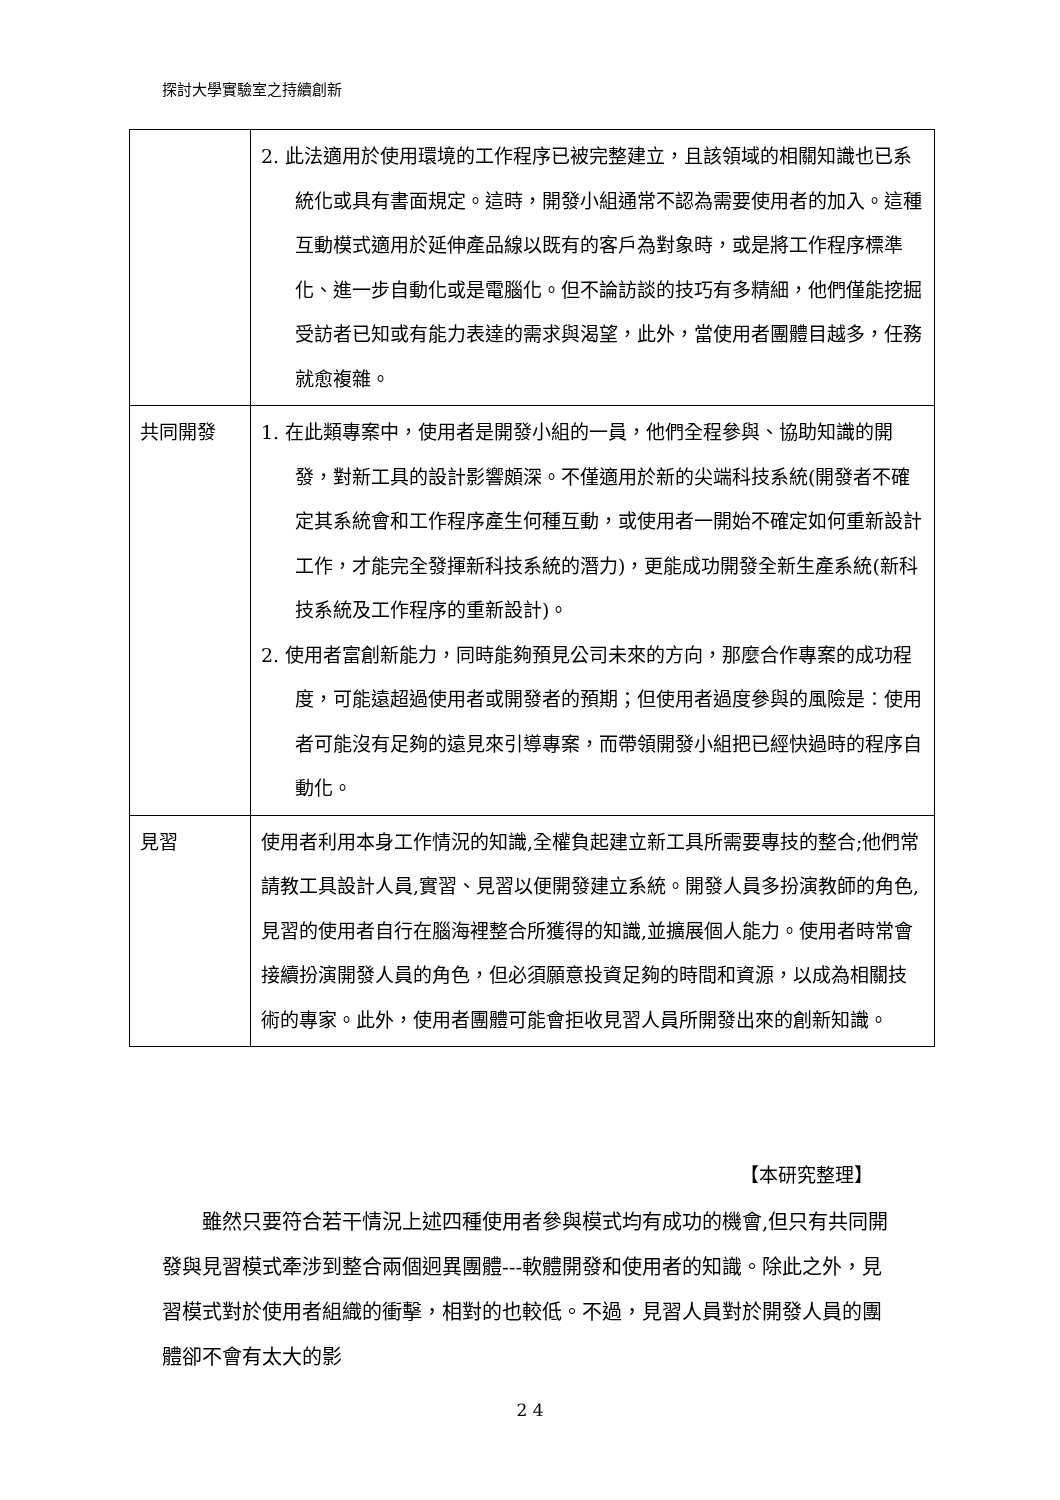探討大學實驗室之持續創新
| | 2. 此法適用於使用環境的工作程序已被完整建立，且該領域的相關知識也已系統化或具有書面規定。這時，開發小組通常不認為需要使用者的加入。這種互動模式適用於延伸產品線以既有的客戶為對象時，或是將工作程序標準化、進一步自動化或是電腦化。但不論訪談的技巧有多精細，他們僅能挖掘受訪者已知或有能力表達的需求與渴望，此外，當使用者團體目越多，任務就愈複雜。 |
| 共同開發 | 1. 在此類專案中，使用者是開發小組的一員，他們全程參與、協助知識的開發，對新工具的設計影響頗深。不僅適用於新的尖端科技系統(開發者不確定其系統會和工作程序產生何種互動，或使用者一開始不確定如何重新設計工作，才能完全發揮新科技系統的潛力)，更能成功開發全新生產系統(新科技系統及工作程序的重新設計)。 2. 使用者富創新能力，同時能夠預見公司未來的方向，那麼合作專案的成功程度，可能遠超過使用者或開發者的預期；但使用者過度參與的風險是：使用者可能沒有足夠的遠見來引導專案，而帶領開發小組把已經快過時的程序自動化。 |
| 見習 | 使用者利用本身工作情況的知識,全權負起建立新工具所需要專技的整合;他們常請教工具設計人員,實習、見習以便開發建立系統。開發人員多扮演教師的角色,見習的使用者自行在腦海裡整合所獲得的知識,並擴展個人能力。使用者時常會接續扮演開發人員的角色，但必須願意投資足夠的時間和資源，以成為相關技術的專家。此外，使用者團體可能會拒收見習人員所開發出來的創新知識。 |
【本研究整理】
雖然只要符合若干情況上述四種使用者參與模式均有成功的機會,但只有共同開發與見習模式牽涉到整合兩個迥異團體---軟體開發和使用者的知識。除此之外，見習模式對於使用者組織的衝擊，相對的也較低。不過，見習人員對於開發人員的團體卻不會有太大的影
2 4